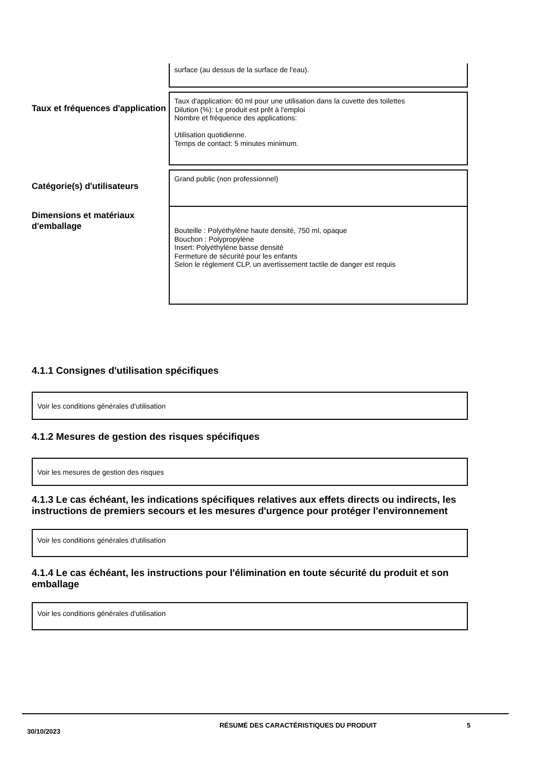surface (au dessus de la surface de l'eau).
Taux et fréquences d'application
Taux d'application: 60 ml pour une utilisation dans la cuvette des toilettes
Dilution (%): Le produit est prêt à l'emploi
Nombre et fréquence des applications:
Utilisation quotidienne.
Temps de contact: 5 minutes minimum.
Catégorie(s) d'utilisateurs
Grand public (non professionnel)
Dimensions et matériaux d'emballage
Bouteille : Polyéthylène haute densité, 750 ml, opaque
Bouchon : Polypropylène
Insert: Polyéthylène basse densité
Fermeture de sécurité pour les enfants
Selon le règlement CLP, un avertissement tactile de danger est requis
4.1.1 Consignes d'utilisation spécifiques
Voir les conditions générales d'utilisation
4.1.2 Mesures de gestion des risques spécifiques
Voir les mesures de gestion des risques
4.1.3 Le cas échéant, les indications spécifiques relatives aux effets directs ou indirects, les instructions de premiers secours et les mesures d'urgence pour protéger l'environnement
Voir les conditions générales d'utilisation
4.1.4 Le cas échéant, les instructions pour l'élimination en toute sécurité du produit et son emballage
Voir les conditions générales d'utilisation
30/10/2023
RÉSUMÉ DES CARACTÉRISTIQUES DU PRODUIT 5